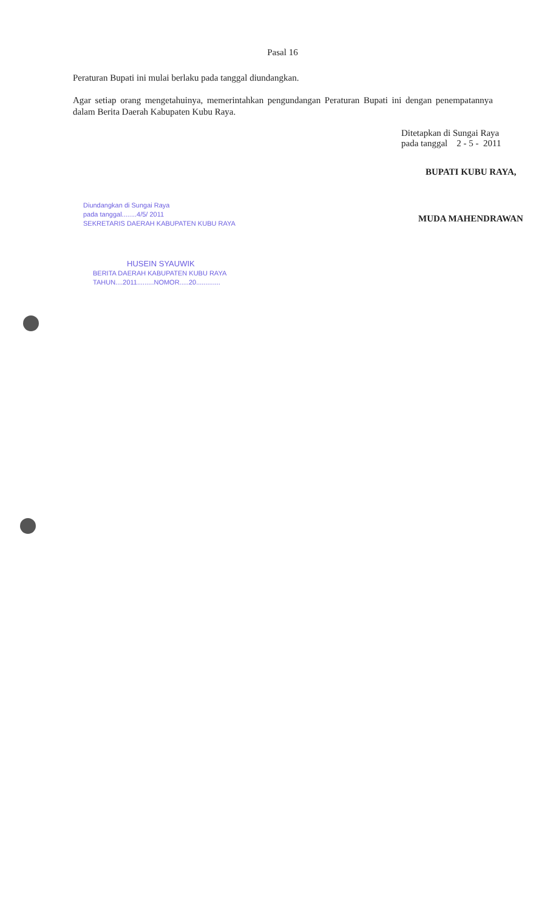Pasal 16
Peraturan Bupati ini mulai berlaku pada tanggal diundangkan.
Agar setiap orang mengetahuinya, memerintahkan pengundangan Peraturan Bupati ini dengan penempatannya dalam Berita Daerah Kabupaten Kubu Raya.
Diundangkan di Sungai Raya
pada tanggal........4/5/ 2011
SEKRETARIS DAERAH KABUPATEN KUBU RAYA
HUSEIN SYAUWIK
BERITA DAERAH KABUPATEN KUBU RAYA
TAHUN....2011.........NOMOR.....20.............
Ditetapkan di Sungai Raya
pada tanggal 2 - 5 - 2011
BUPATI KUBU RAYA,
MUDA MAHENDRAWAN